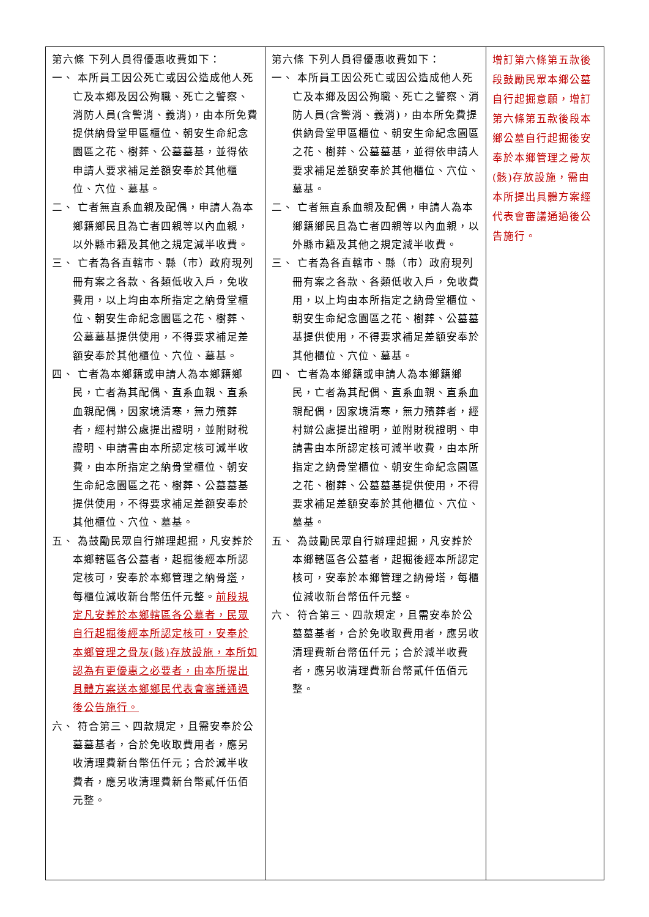| 第六條 下列人員得優惠收費如下： 一、 本所員工因公死亡或因公造成他人死亡及本鄉及因公殉職、死亡之警察、消防人員(含警消、義消)，由本所免費提供納骨堂甲區櫃位、朝安生命紀念園區之花、樹葬、公墓墓基，並得依申請人要求補足差額安奉於其他櫃位、穴位、墓基。 二、 亡者無直系血親及配偶，申請人為本鄉籍鄉民且為亡者四親等以內血親，以外縣市籍及其他之規定減半收費。 三、 亡者為各直轄市、縣（市）政府現列冊有案之各款、各類低收入戶，免收費用，以上均由本所指定之納骨堂櫃位、朝安生命紀念園區之花、樹葬、公墓墓基提供使用，不得要求補足差額安奉於其他櫃位、穴位、墓基。 四、 亡者為本鄉籍或申請人為本鄉籍鄉民，亡者為其配偶、直系血親、直系血親配偶，因家境清寒，無力殯葬者，經村辦公處提出證明，並附財稅證明、申請書由本所認定核可減半收費，由本所指定之納骨堂櫃位、朝安生命紀念園區之花、樹葬、公墓墓基提供使用，不得要求補足差額安奉於其他櫃位、穴位、墓基。 五、 為鼓勵民眾自行辦理起掘，凡安葬於本鄉轄區各公墓者，起掘後經本所認定核可，安奉於本鄉管理之納骨 塔 ，每櫃位減收新台幣伍仟元整。 前段規定凡安葬於本鄉轄區各公墓者，民眾自行起掘後經本所認定核可，安奉於本鄉管理之骨灰(骸)存放設施，本所如認為有更優惠之必要者，由本所提出具體方案送本鄉鄉民代表會審議通過後公告施行。 六、 符合第三、四款規定，且需安奉於公墓墓基者，合於免收取費用者，應另收清理費新台幣伍仟元；合於減半收費者，應另收清理費新台幣貳仟伍佰元整。 | 第六條 下列人員得優惠收費如下： 一、 本所員工因公死亡或因公造成他人死亡及本鄉及因公殉職、死亡之警察、消防人員(含警消、義消)，由本所免費提供納骨堂甲區櫃位、朝安生命紀念園區之花、樹葬、公墓墓基，並得依申請人要求補足差額安奉於其他櫃位、穴位、墓基。 二、 亡者無直系血親及配偶，申請人為本鄉籍鄉民且為亡者四親等以內血親，以外縣市籍及其他之規定減半收費。 三、 亡者為各直轄市、縣（市）政府現列冊有案之各款、各類低收入戶，免收費用，以上均由本所指定之納骨堂櫃位、朝安生命紀念園區之花、樹葬、公墓墓基提供使用，不得要求補足差額安奉於其他櫃位、穴位、墓基。 四、 亡者為本鄉籍或申請人為本鄉籍鄉民，亡者為其配偶、直系血親、直系血親配偶，因家境清寒，無力殯葬者，經村辦公處提出證明，並附財稅證明、申請書由本所認定核可減半收費，由本所指定之納骨堂櫃位、朝安生命紀念園區之花、樹葬、公墓墓基提供使用，不得要求補足差額安奉於其他櫃位、穴位、墓基。 五、 為鼓勵民眾自行辦理起掘，凡安葬於本鄉轄區各公墓者，起掘後經本所認定核可，安奉於本鄉管理之納骨塔，每櫃位減收新台幣伍仟元整。 六、 符合第三、四款規定，且需安奉於公墓墓基者，合於免收取費用者，應另收清理費新台幣伍仟元；合於減半收費者，應另收清理費新台幣貳仟伍佰元整。 | 增訂第六條第五款後段鼓勵民眾本鄉公墓自行起掘意願，增訂第六條第五款後段本鄉公墓自行起掘後安奉於本鄉管理之骨灰(骸)存放設施，需由本所提出具體方案經代表會審議通過後公告施行。 |